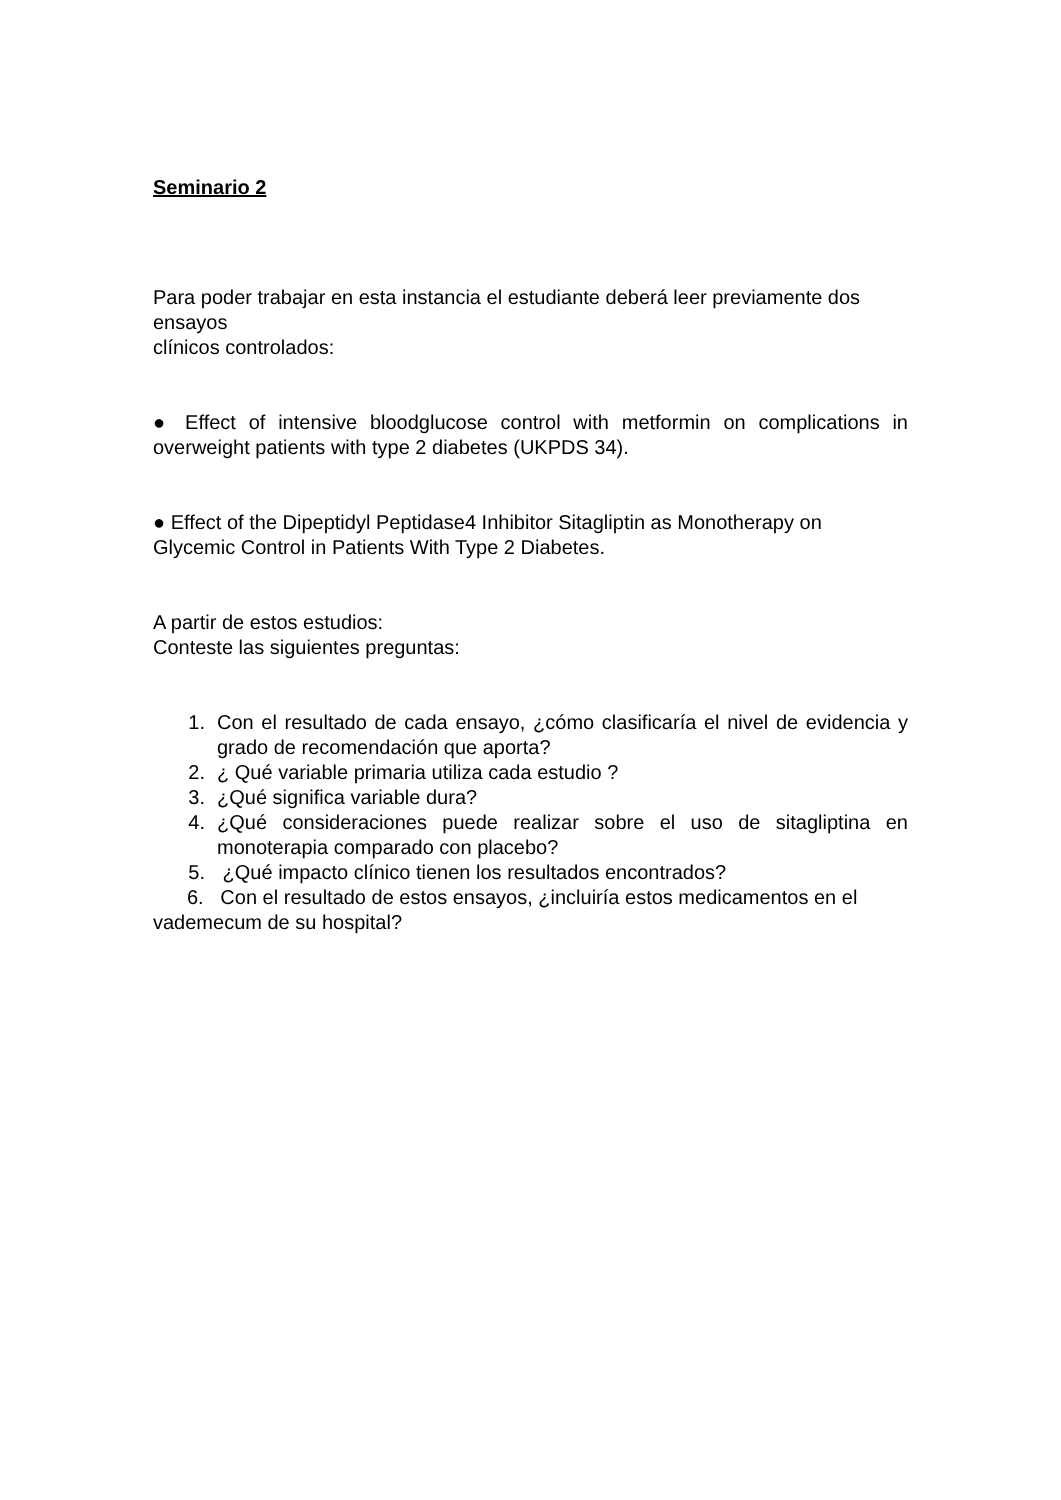Seminario 2
Para poder trabajar en esta instancia el estudiante deberá leer previamente dos ensayos
clínicos controlados:
● Effect of intensive bloodglucose control with metformin on complications in overweight patients with type 2 diabetes (UKPDS 34).
● Effect of the Dipeptidyl Peptidase4 Inhibitor Sitagliptin as Monotherapy on Glycemic Control in Patients With Type 2 Diabetes.
A partir de estos estudios:
Conteste las siguientes preguntas:
1. Con el resultado de cada ensayo, ¿cómo clasificaría el nivel de evidencia y grado de recomendación que aporta?
2. ¿ Qué variable primaria utiliza cada estudio ?
3. ¿Qué significa variable dura?
4. ¿Qué consideraciones puede realizar sobre el uso de sitagliptina en monoterapia comparado con placebo?
5. ¿Qué impacto clínico tienen los resultados encontrados?
6. Con el resultado de estos ensayos, ¿incluiría estos medicamentos en el vademecum de su hospital?